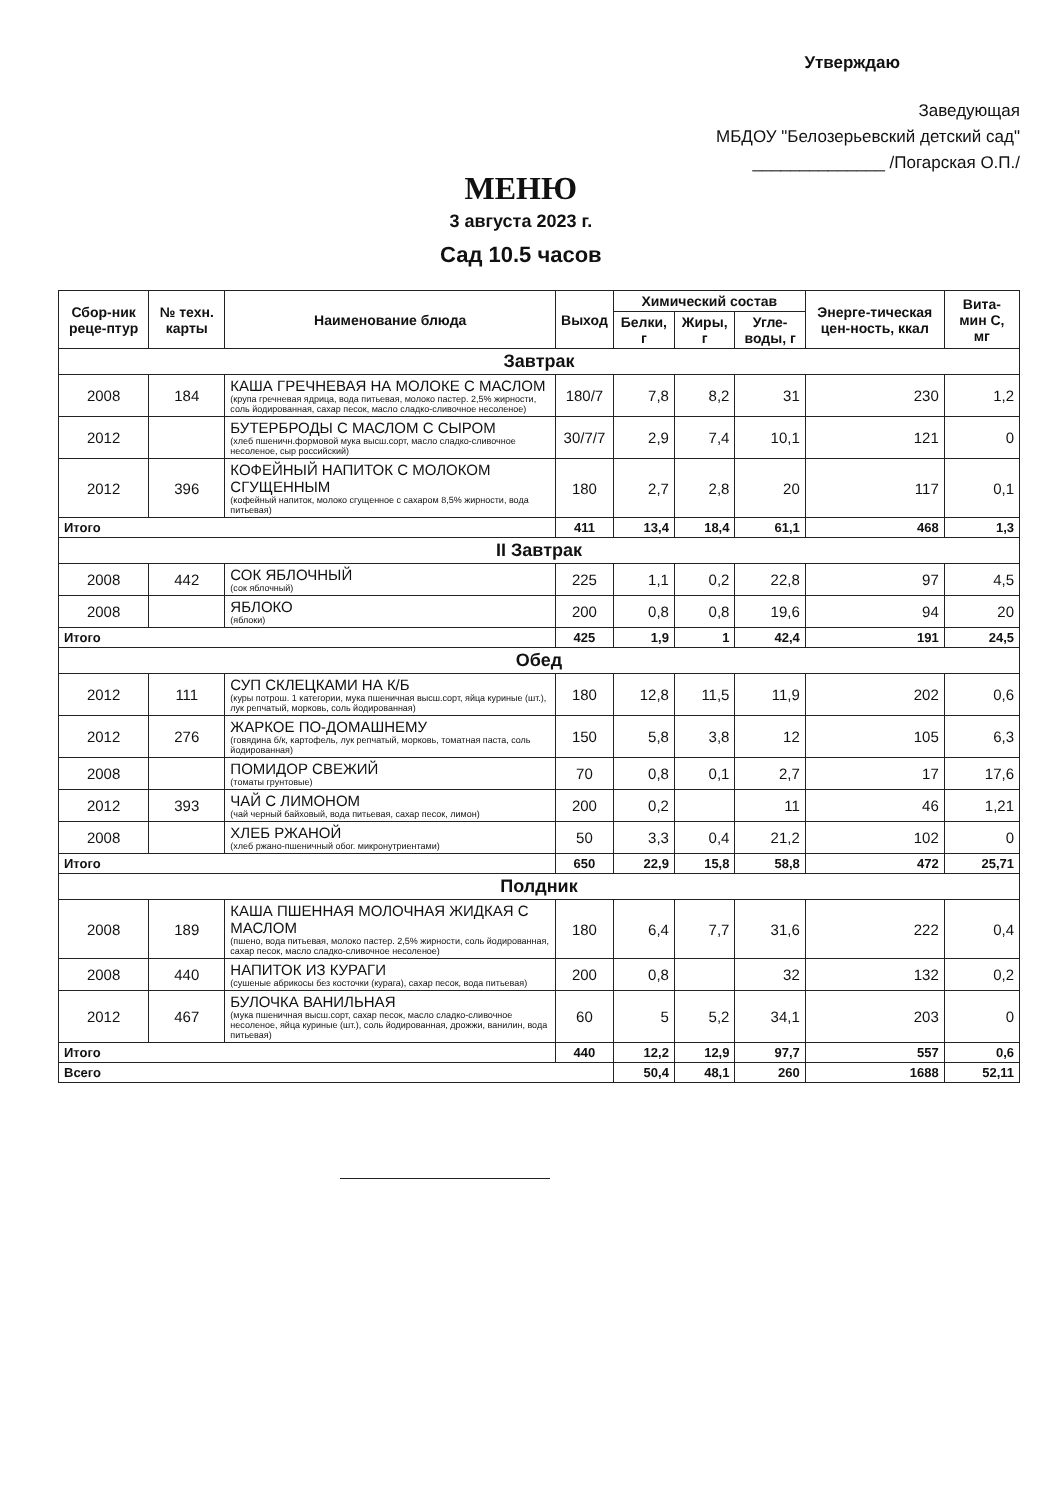Утверждаю
Заведующая
МБДОУ "Белозерьевский детский сад"
______________ /Погарская О.П./
МЕНЮ
3 августа 2023 г.
Сад 10.5 часов
| Сбор-ник реце-птур | № техн. карты | Наименование блюда | Выход | Химический состав | | | Энерге-тическая цен-ность, ккал | Вита-мин С, мг |
| --- | --- | --- | --- | --- | --- | --- | --- | --- |
| | | | | Белки, г | Жиры, г | Угле-воды, г | | |
| Завтрак | | | | | | | | |
| 2008 | 184 | КАША ГРЕЧНЕВАЯ НА МОЛОКЕ С МАСЛОМ (крупа гречневая ядрица, вода питьевая, молоко пастер. 2,5% жирности, соль йодированная, сахар песок, масло сладко-сливочное несоленое) | 180/7 | 7,8 | 8,2 | 31 | 230 | 1,2 |
| 2012 | | БУТЕРБРОДЫ С МАСЛОМ С СЫРОМ (хлеб пшеничн.формовой мука высш.сорт, масло сладко-сливочное несоленое, сыр российский) | 30/7/7 | 2,9 | 7,4 | 10,1 | 121 | 0 |
| 2012 | 396 | КОФЕЙНЫЙ НАПИТОК С МОЛОКОМ СГУЩЕННЫМ (кофейный напиток, молоко сгущенное с сахаром 8,5% жирности, вода питьевая) | 180 | 2,7 | 2,8 | 20 | 117 | 0,1 |
| Итого | | | 411 | 13,4 | 18,4 | 61,1 | 468 | 1,3 |
| II Завтрак | | | | | | | | |
| 2008 | 442 | СОК ЯБЛОЧНЫЙ (сок яблочный) | 225 | 1,1 | 0,2 | 22,8 | 97 | 4,5 |
| 2008 | | ЯБЛОКО (яблоки) | 200 | 0,8 | 0,8 | 19,6 | 94 | 20 |
| Итого | | | 425 | 1,9 | 1 | 42,4 | 191 | 24,5 |
| Обед | | | | | | | | |
| 2012 | 111 | СУП СКЛЕЦКАМИ НА К/Б (куры потрош. 1 категории, мука пшеничная высш.сорт, яйца куриные (шт.), лук репчатый, морковь, соль йодированная) | 180 | 12,8 | 11,5 | 11,9 | 202 | 0,6 |
| 2012 | 276 | ЖАРКОЕ ПО-ДОМАШНЕМУ (говядина б/к, картофель, лук репчатый, морковь, томатная паста, соль йодированная) | 150 | 5,8 | 3,8 | 12 | 105 | 6,3 |
| 2008 | | ПОМИДОР СВЕЖИЙ (томаты грунтовые) | 70 | 0,8 | 0,1 | 2,7 | 17 | 17,6 |
| 2012 | 393 | ЧАЙ С ЛИМОНОМ (чай черный байховый, вода питьевая, сахар песок, лимон) | 200 | 0,2 | | 11 | 46 | 1,21 |
| 2008 | | ХЛЕБ РЖАНОЙ (хлеб ржано-пшеничный обог. микронутриентами) | 50 | 3,3 | 0,4 | 21,2 | 102 | 0 |
| Итого | | | 650 | 22,9 | 15,8 | 58,8 | 472 | 25,71 |
| Полдник | | | | | | | | |
| 2008 | 189 | КАША ПШЕННАЯ МОЛОЧНАЯ ЖИДКАЯ С МАСЛОМ (пшено, вода питьевая, молоко пастер. 2,5% жирности, соль йодированная, сахар песок, масло сладко-сливочное несоленое) | 180 | 6,4 | 7,7 | 31,6 | 222 | 0,4 |
| 2008 | 440 | НАПИТОК ИЗ КУРАГИ (сушеные абрикосы без косточки (курага), сахар песок, вода питьевая) | 200 | 0,8 | | 32 | 132 | 0,2 |
| 2012 | 467 | БУЛОЧКА ВАНИЛЬНАЯ (мука пшеничная высш.сорт, сахар песок, масло сладко-сливочное несоленое, яйца куриные (шт.), соль йодированная, дрожжи, ванилин, вода питьевая) | 60 | 5 | 5,2 | 34,1 | 203 | 0 |
| Итого | | | 440 | 12,2 | 12,9 | 97,7 | 557 | 0,6 |
| Всего | | | | 50,4 | 48,1 | 260 | 1688 | 52,11 |